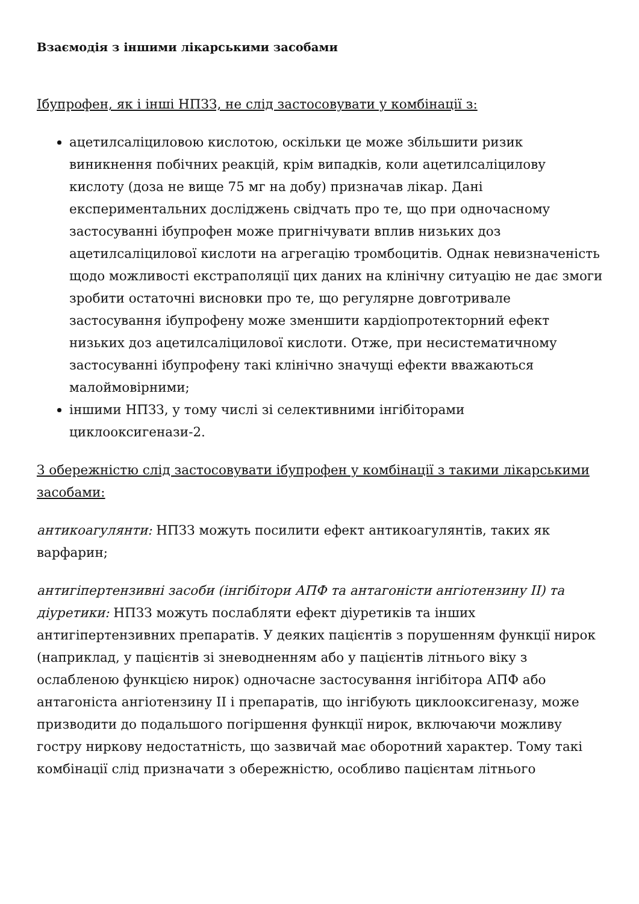Взаємодія з іншими лікарськими засобами
Ібупрофен, як і інші НПЗЗ, не слід застосовувати у комбінації з:
ацетилсаліциловою кислотою, оскільки це може збільшити ризик виникнення побічних реакцій, крім випадків, коли ацетилсаліцилову кислоту (доза не вище 75 мг на добу) призначав лікар. Дані експериментальних досліджень свідчать про те, що при одночасному застосуванні ібупрофен може пригнічувати вплив низьких доз ацетилсаліцилової кислоти на агрегацію тромбоцитів. Однак невизначеність щодо можливості екстраполяції цих даних на клінічну ситуацію не дає змоги зробити остаточні висновки про те, що регулярне довготривале застосування ібупрофену може зменшити кардіопротекторний ефект низьких доз ацетилсаліцилової кислоти. Отже, при несистематичному застосуванні ібупрофену такі клінічно значущі ефекти вважаються малоймовірними;
іншими НПЗЗ, у тому числі зі селективними інгібіторами циклооксигенази-2.
З обережністю слід застосовувати ібупрофен у комбінації з такими лікарськими засобами:
антикоагулянти: НПЗЗ можуть посилити ефект антикоагулянтів, таких як варфарин;
антигіпертензивні засоби (інгібітори АПФ та антагоністи ангіотензину II) та діуретики: НПЗЗ можуть послабляти ефект діуретиків та інших антигіпертензивних препаратів. У деяких пацієнтів з порушенням функції нирок (наприклад, у пацієнтів зі зневодненням або у пацієнтів літнього віку з ослабленою функцією нирок) одночасне застосування інгібітора АПФ або антагоніста ангіотензину II і препаратів, що інгібують циклооксигеназу, може призводити до подальшого погіршення функції нирок, включаючи можливу гостру ниркову недостатність, що зазвичай має оборотний характер. Тому такі комбінації слід призначати з обережністю, особливо пацієнтам літнього